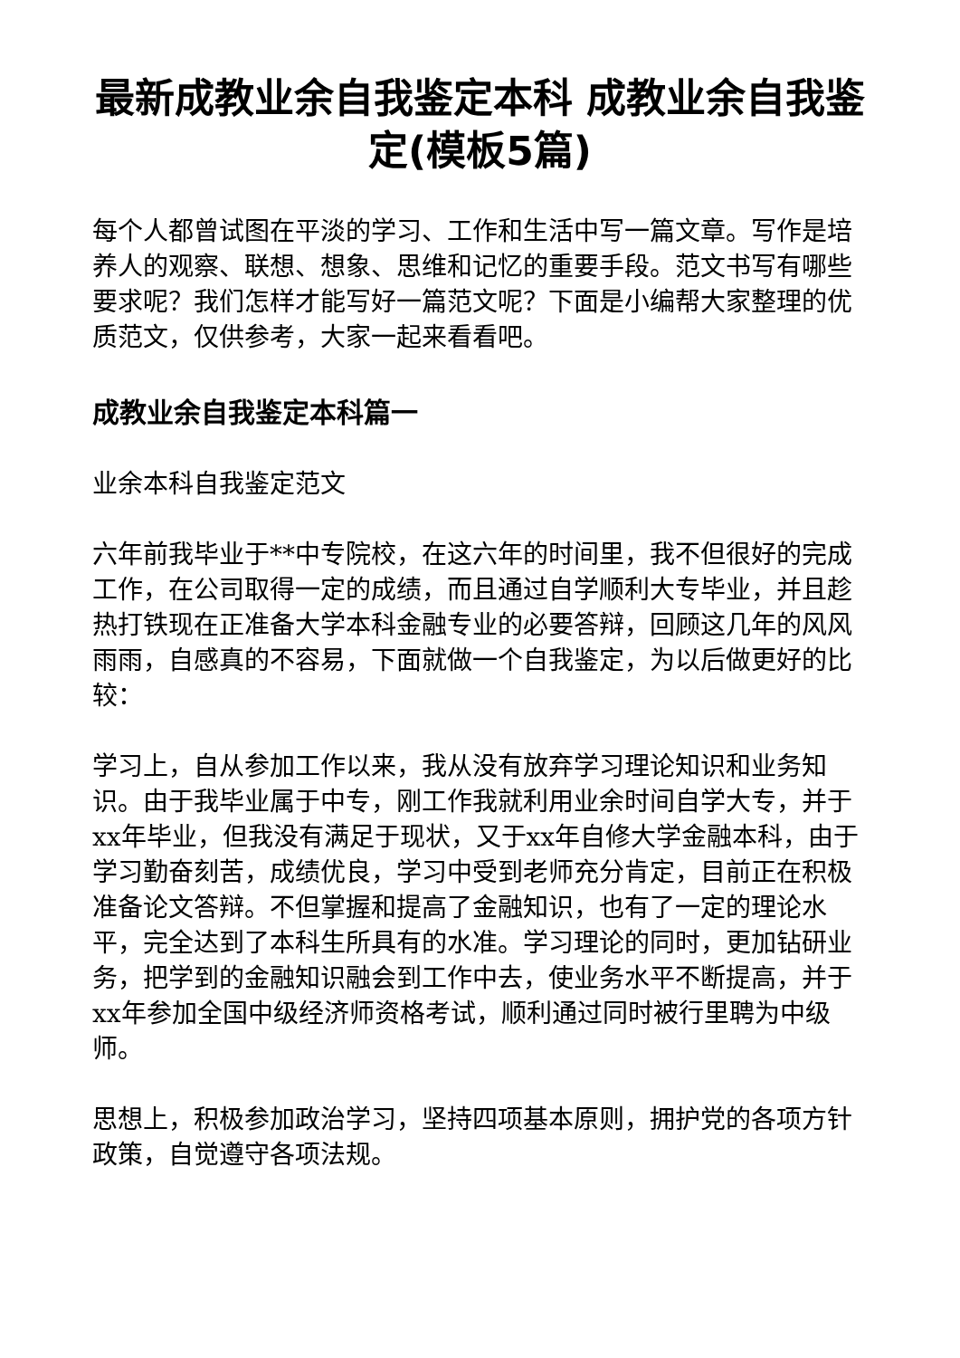最新成教业余自我鉴定本科 成教业余自我鉴定(模板5篇)
每个人都曾试图在平淡的学习、工作和生活中写一篇文章。写作是培养人的观察、联想、想象、思维和记忆的重要手段。范文书写有哪些要求呢？我们怎样才能写好一篇范文呢？下面是小编帮大家整理的优质范文，仅供参考，大家一起来看看吧。
成教业余自我鉴定本科篇一
业余本科自我鉴定范文
六年前我毕业于**中专院校，在这六年的时间里，我不但很好的完成工作，在公司取得一定的成绩，而且通过自学顺利大专毕业，并且趁热打铁现在正准备大学本科金融专业的必要答辩，回顾这几年的风风雨雨，自感真的不容易，下面就做一个自我鉴定，为以后做更好的比较：
学习上，自从参加工作以来，我从没有放弃学习理论知识和业务知识。由于我毕业属于中专，刚工作我就利用业余时间自学大专，并于xx年毕业，但我没有满足于现状，又于xx年自修大学金融本科，由于学习勤奋刻苦，成绩优良，学习中受到老师充分肯定，目前正在积极准备论文答辩。不但掌握和提高了金融知识，也有了一定的理论水平，完全达到了本科生所具有的水准。学习理论的同时，更加钻研业务，把学到的金融知识融会到工作中去，使业务水平不断提高，并于xx年参加全国中级经济师资格考试，顺利通过同时被行里聘为中级师。
思想上，积极参加政治学习，坚持四项基本原则，拥护党的各项方针政策，自觉遵守各项法规。